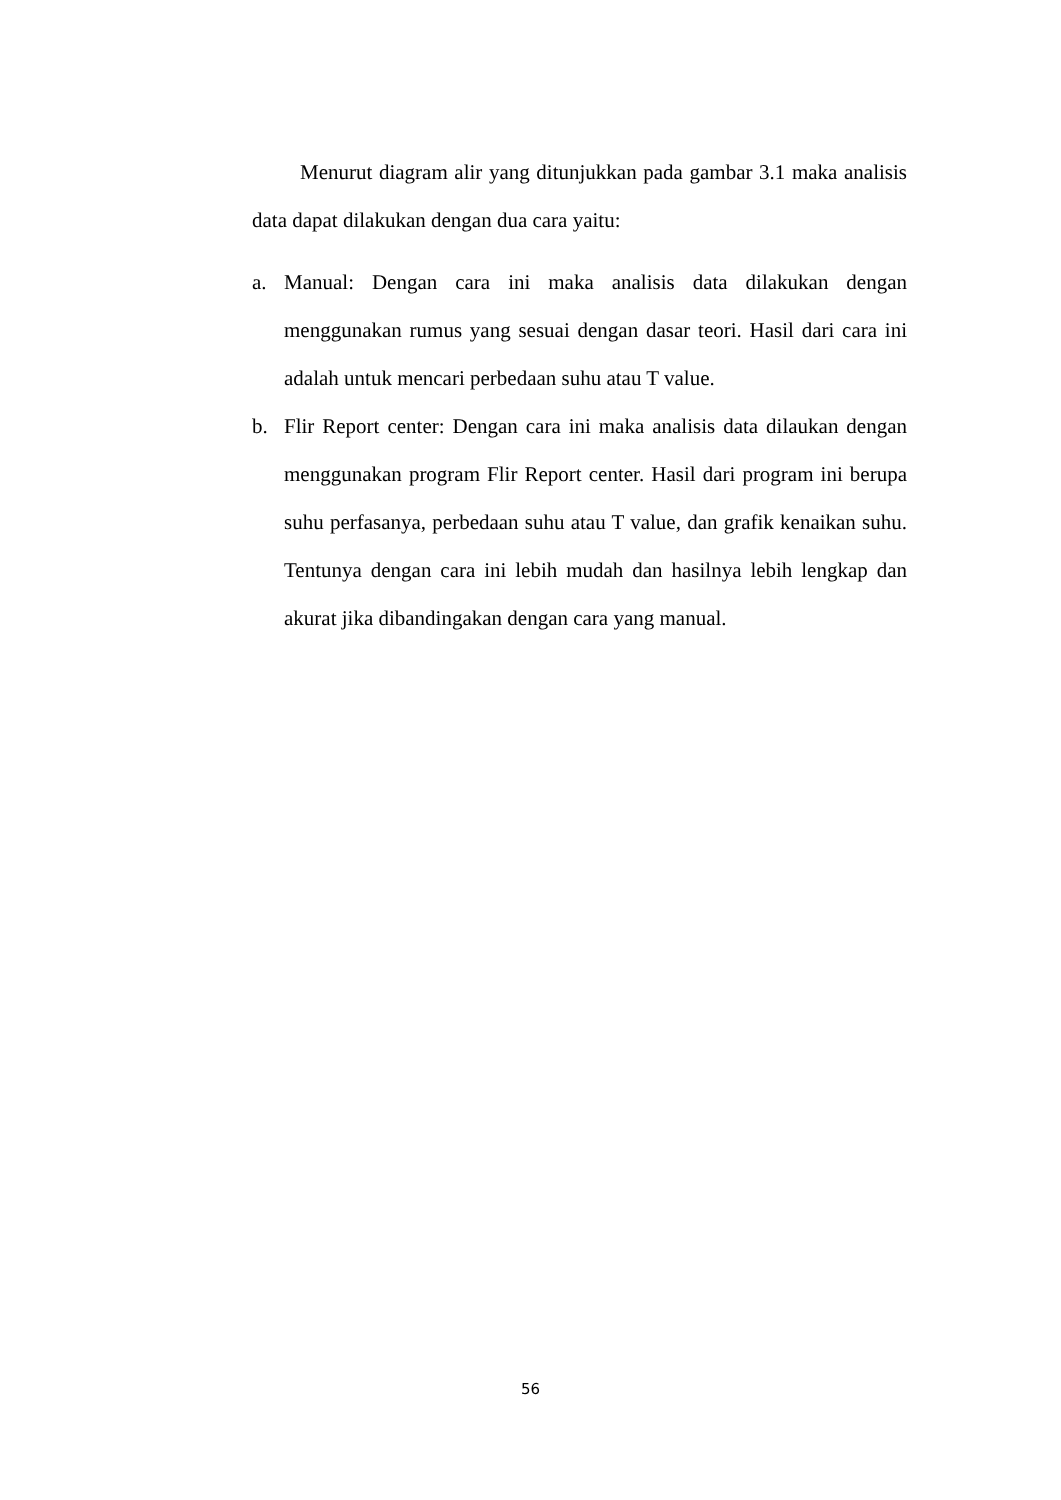Menurut diagram alir yang ditunjukkan pada gambar 3.1 maka analisis data dapat dilakukan dengan dua cara yaitu:
a. Manual: Dengan cara ini maka analisis data dilakukan dengan menggunakan rumus yang sesuai dengan dasar teori. Hasil dari cara ini adalah untuk mencari perbedaan suhu atau T value.
b. Flir Report center: Dengan cara ini maka analisis data dilaukan dengan menggunakan program Flir Report center. Hasil dari program ini berupa suhu perfasanya, perbedaan suhu atau T value, dan grafik kenaikan suhu. Tentunya dengan cara ini lebih mudah dan hasilnya lebih lengkap dan akurat jika dibandingakan dengan cara yang manual.
56